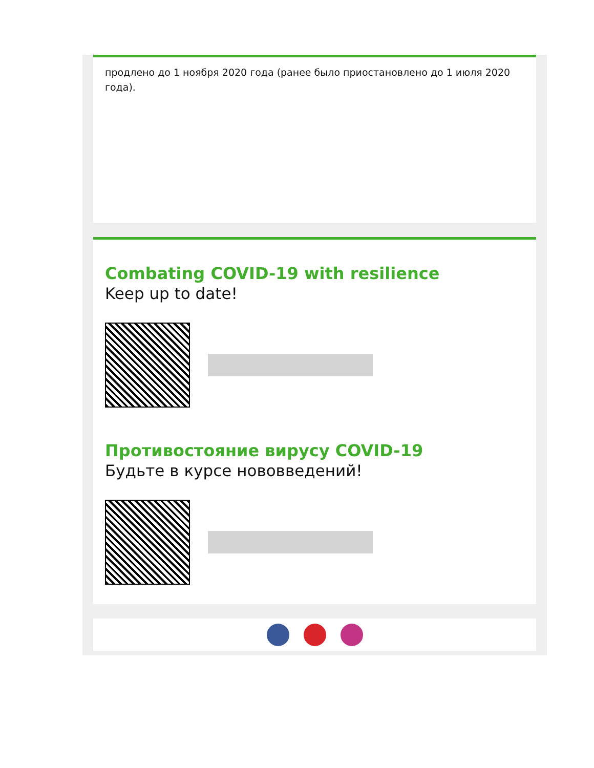продлено до 1 ноября 2020 года (ранее было приостановлено до 1 июля 2020 года).
Combating COVID-19 with resilience
Keep up to date!
Противостояние вирусу COVID-19
Будьте в курсе нововведений!